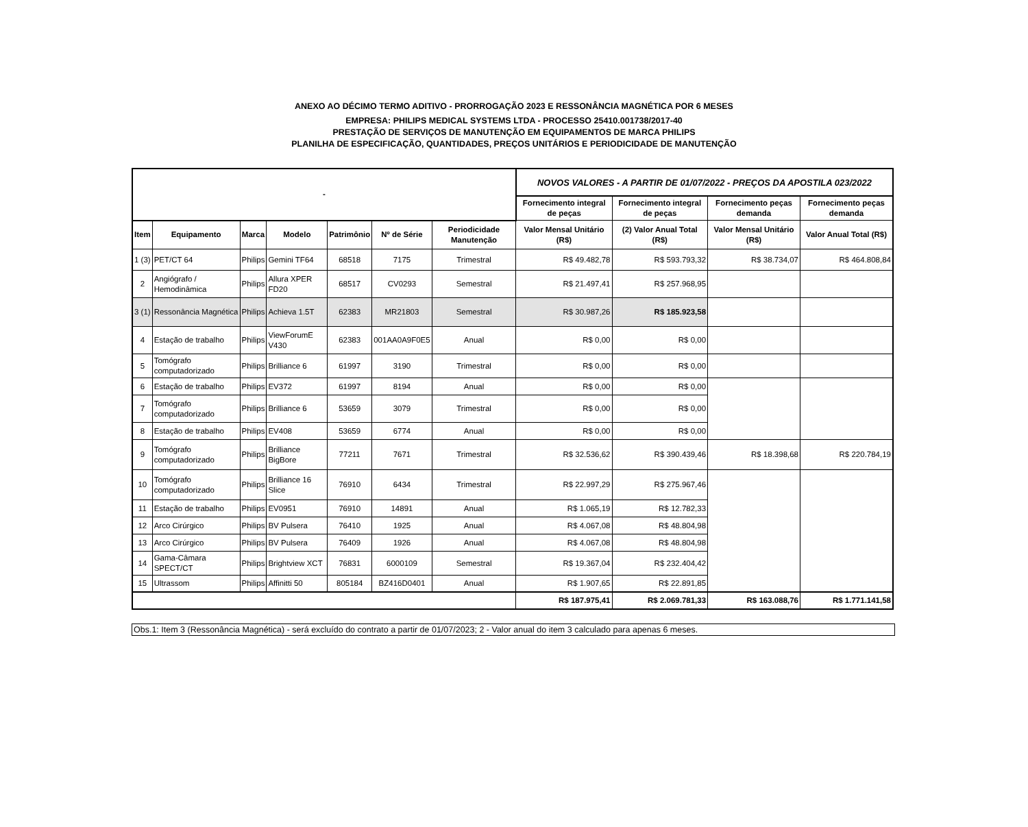ANEXO AO DÉCIMO TERMO ADITIVO - PRORROGAÇÃO 2023 E RESSONÂNCIA MAGNÉTICA POR 6 MESES
EMPRESA: PHILIPS MEDICAL SYSTEMS LTDA - PROCESSO 25410.001738/2017-40
PRESTAÇÃO DE SERVIÇOS DE MANUTENÇÃO EM EQUIPAMENTOS DE MARCA PHILIPS
PLANILHA DE ESPECIFICAÇÃO, QUANTIDADES, PREÇOS UNITÁRIOS E PERIODICIDADE DE MANUTENÇÃO
| - | | | | | | | NOVOS VALORES - A PARTIR DE 01/07/2022 - PREÇOS DA APOSTILA 023/2022 | | | |
| --- | --- | --- | --- | --- | --- | --- | --- | --- | --- | --- |
| | | | | | | | Fornecimento integral de peças | Fornecimento integral de peças | Fornecimento peças demanda | Fornecimento peças demanda |
| Item | Equipamento | Marca | Modelo | Patrimônio | Nº de Série | Periodicidade Manutenção | Valor Mensal Unitário (R$) | (2) Valor Anual Total (R$) | Valor Mensal Unitário (R$) | Valor Anual Total (R$) |
| 1 (3) | PET/CT 64 | Philips | Gemini TF64 | 68518 | 7175 | Trimestral | R$ 49.482,78 | R$ 593.793,32 | R$ 38.734,07 | R$ 464.808,84 |
| 2 | Angiógrafo / Hemodinâmica | Philips | Allura XPER FD20 | 68517 | CV0293 | Semestral | R$ 21.497,41 | R$ 257.968,95 | | |
| 3 (1) | Ressonância Magnética | Philips | Achieva 1.5T | 62383 | MR21803 | Semestral | R$ 30.987,26 | R$ 185.923,58 | | |
| 4 | Estação de trabalho | Philips | ViewForumE V430 | 62383 | 001AA0A9F0E5 | Anual | R$ 0,00 | R$ 0,00 | | |
| 5 | Tomógrafo computadorizado | Philips | Brilliance 6 | 61997 | 3190 | Trimestral | R$ 0,00 | R$ 0,00 | | |
| 6 | Estação de trabalho | Philips | EV372 | 61997 | 8194 | Anual | R$ 0,00 | R$ 0,00 | | |
| 7 | Tomógrafo computadorizado | Philips | Brilliance 6 | 53659 | 3079 | Trimestral | R$ 0,00 | R$ 0,00 | | |
| 8 | Estação de trabalho | Philips | EV408 | 53659 | 6774 | Anual | R$ 0,00 | R$ 0,00 | | |
| 9 | Tomógrafo computadorizado | Philips | Brilliance BigBore | 77211 | 7671 | Trimestral | R$ 32.536,62 | R$ 390.439,46 | R$ 18.398,68 | R$ 220.784,19 |
| 10 | Tomógrafo computadorizado | Philips | Brilliance 16 Slice | 76910 | 6434 | Trimestral | R$ 22.997,29 | R$ 275.967,46 | | |
| 11 | Estação de trabalho | Philips | EV0951 | 76910 | 14891 | Anual | R$ 1.065,19 | R$ 12.782,33 | | |
| 12 | Arco Cirúrgico | Philips | BV Pulsera | 76410 | 1925 | Anual | R$ 4.067,08 | R$ 48.804,98 | | |
| 13 | Arco Cirúrgico | Philips | BV Pulsera | 76409 | 1926 | Anual | R$ 4.067,08 | R$ 48.804,98 | | |
| 14 | Gama-Câmara SPECT/CT | Philips | Brightview XCT | 76831 | 6000109 | Semestral | R$ 19.367,04 | R$ 232.404,42 | | |
| 15 | Ultrassom | Philips | Affinitti 50 | 805184 | BZ416D0401 | Anual | R$ 1.907,65 | R$ 22.891,85 | | |
| | | | | | | | R$ 187.975,41 | R$ 2.069.781,33 | R$ 163.088,76 | R$ 1.771.141,58 |
Obs.1: Item 3 (Ressonância Magnética) - será excluído do contrato a partir de 01/07/2023; 2 - Valor anual do item 3 calculado para apenas 6 meses.